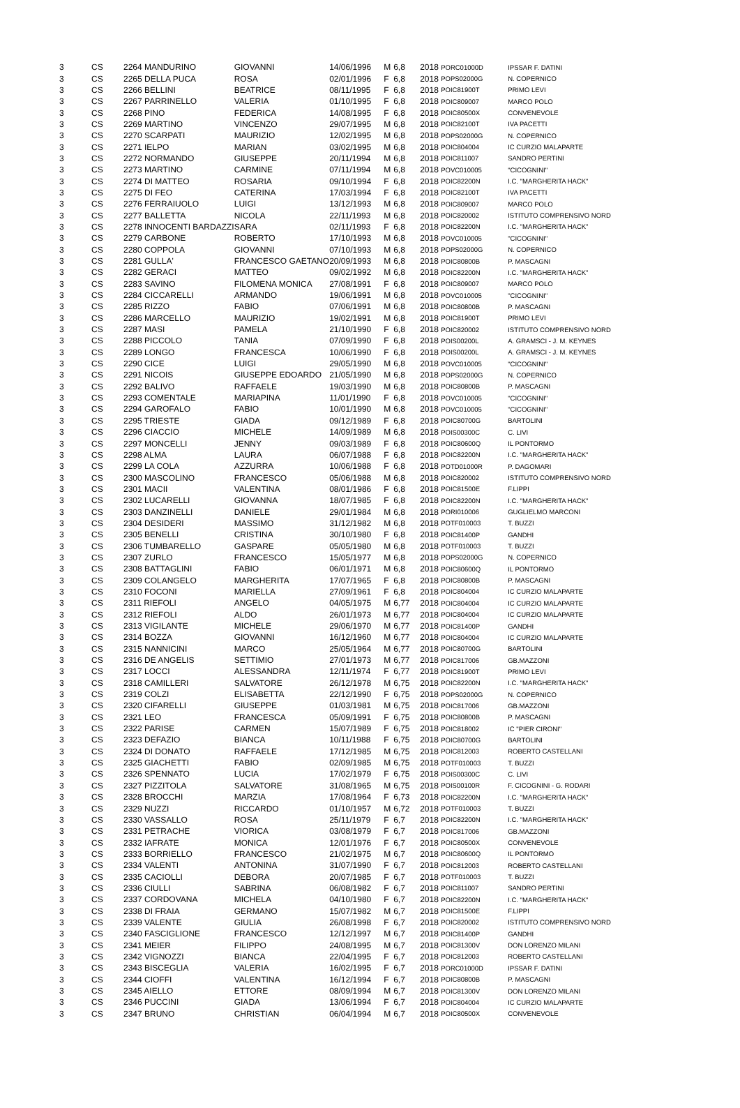| 3 | CS | 2264 MANDURINO | GIOVANNI | 14/06/1996 | M | 6,8 | 2018 | PORC01000D | IPSSAR F. DATINI |
| 3 | CS | 2265 DELLA PUCA | ROSA | 02/01/1996 | F | 6,8 | 2018 | POPS02000G | N. COPERNICO |
| 3 | CS | 2266 BELLINI | BEATRICE | 08/11/1995 | F | 6,8 | 2018 | POIC81900T | PRIMO LEVI |
| 3 | CS | 2267 PARRINELLO | VALERIA | 01/10/1995 | F | 6,8 | 2018 | POIC809007 | MARCO POLO |
| 3 | CS | 2268 PINO | FEDERICA | 14/08/1995 | F | 6,8 | 2018 | POIC80500X | CONVENEVOLE |
| 3 | CS | 2269 MARTINO | VINCENZO | 29/07/1995 | M | 6,8 | 2018 | POIC82100T | IVA PACETTI |
| 3 | CS | 2270 SCARPATI | MAURIZIO | 12/02/1995 | M | 6,8 | 2018 | POPS02000G | N. COPERNICO |
| 3 | CS | 2271 IELPO | MARIAN | 03/02/1995 | M | 6,8 | 2018 | POIC804004 | IC CURZIO MALAPARTE |
| 3 | CS | 2272 NORMANDO | GIUSEPPE | 20/11/1994 | M | 6,8 | 2018 | POIC811007 | SANDRO PERTINI |
| 3 | CS | 2273 MARTINO | CARMINE | 07/11/1994 | M | 6,8 | 2018 | POVC010005 | "CICOGNINI" |
| 3 | CS | 2274 DI MATTEO | ROSARIA | 09/10/1994 | F | 6,8 | 2018 | POIC82200N | I.C. "MARGHERITA HACK" |
| 3 | CS | 2275 DI FEO | CATERINA | 17/03/1994 | F | 6,8 | 2018 | POIC82100T | IVA PACETTI |
| 3 | CS | 2276 FERRAIUOLO | LUIGI | 13/12/1993 | M | 6,8 | 2018 | POIC809007 | MARCO POLO |
| 3 | CS | 2277 BALLETTA | NICOLA | 22/11/1993 | M | 6,8 | 2018 | POIC820002 | ISTITUTO COMPRENSIVO NORD |
| 3 | CS | 2278 INNOCENTI BARDAZZI | SARA | 02/11/1993 | F | 6,8 | 2018 | POIC82200N | I.C. "MARGHERITA HACK" |
| 3 | CS | 2279 CARBONE | ROBERTO | 17/10/1993 | M | 6,8 | 2018 | POVC010005 | "CICOGNINI" |
| 3 | CS | 2280 COPPOLA | GIOVANNI | 07/10/1993 | M | 6,8 | 2018 | POPS02000G | N. COPERNICO |
| 3 | CS | 2281 GULLA' | FRANCESCO GAETANO | 20/09/1993 | M | 6,8 | 2018 | POIC80800B | P. MASCAGNI |
| 3 | CS | 2282 GERACI | MATTEO | 09/02/1992 | M | 6,8 | 2018 | POIC82200N | I.C. "MARGHERITA HACK" |
| 3 | CS | 2283 SAVINO | FILOMENA MONICA | 27/08/1991 | F | 6,8 | 2018 | POIC809007 | MARCO POLO |
| 3 | CS | 2284 CICCARELLI | ARMANDO | 19/06/1991 | M | 6,8 | 2018 | POVC010005 | "CICOGNINI" |
| 3 | CS | 2285 RIZZO | FABIO | 07/06/1991 | M | 6,8 | 2018 | POIC80800B | P. MASCAGNI |
| 3 | CS | 2286 MARCELLO | MAURIZIO | 19/02/1991 | M | 6,8 | 2018 | POIC81900T | PRIMO LEVI |
| 3 | CS | 2287 MASI | PAMELA | 21/10/1990 | F | 6,8 | 2018 | POIC820002 | ISTITUTO COMPRENSIVO NORD |
| 3 | CS | 2288 PICCOLO | TANIA | 07/09/1990 | F | 6,8 | 2018 | POIS00200L | A. GRAMSCI - J. M. KEYNES |
| 3 | CS | 2289 LONGO | FRANCESCA | 10/06/1990 | F | 6,8 | 2018 | POIS00200L | A. GRAMSCI - J. M. KEYNES |
| 3 | CS | 2290 CICE | LUIGI | 29/05/1990 | M | 6,8 | 2018 | POVC010005 | "CICOGNINI" |
| 3 | CS | 2291 NICOIS | GIUSEPPE EDOARDO | 21/05/1990 | M | 6,8 | 2018 | POPS02000G | N. COPERNICO |
| 3 | CS | 2292 BALIVO | RAFFAELE | 19/03/1990 | M | 6,8 | 2018 | POIC80800B | P. MASCAGNI |
| 3 | CS | 2293 COMENTALE | MARIAPINA | 11/01/1990 | F | 6,8 | 2018 | POVC010005 | "CICOGNINI" |
| 3 | CS | 2294 GAROFALO | FABIO | 10/01/1990 | M | 6,8 | 2018 | POVC010005 | "CICOGNINI" |
| 3 | CS | 2295 TRIESTE | GIADA | 09/12/1989 | F | 6,8 | 2018 | POIC80700G | BARTOLINI |
| 3 | CS | 2296 CIACCIO | MICHELE | 14/09/1989 | M | 6,8 | 2018 | POIS00300C | C. LIVI |
| 3 | CS | 2297 MONCELLI | JENNY | 09/03/1989 | F | 6,8 | 2018 | POIC80600Q | IL PONTORMO |
| 3 | CS | 2298 ALMA | LAURA | 06/07/1988 | F | 6,8 | 2018 | POIC82200N | I.C. "MARGHERITA HACK" |
| 3 | CS | 2299 LA COLA | AZZURRA | 10/06/1988 | F | 6,8 | 2018 | POTD01000R | P. DAGOMARI |
| 3 | CS | 2300 MASCOLINO | FRANCESCO | 05/06/1988 | M | 6,8 | 2018 | POIC820002 | ISTITUTO COMPRENSIVO NORD |
| 3 | CS | 2301 MACII | VALENTINA | 08/01/1986 | F | 6,8 | 2018 | POIC81500E | F.LIPPI |
| 3 | CS | 2302 LUCARELLI | GIOVANNA | 18/07/1985 | F | 6,8 | 2018 | POIC82200N | I.C. "MARGHERITA HACK" |
| 3 | CS | 2303 DANZINELLI | DANIELE | 29/01/1984 | M | 6,8 | 2018 | PORI010006 | GUGLIELMO MARCONI |
| 3 | CS | 2304 DESIDERI | MASSIMO | 31/12/1982 | M | 6,8 | 2018 | POTF010003 | T. BUZZI |
| 3 | CS | 2305 BENELLI | CRISTINA | 30/10/1980 | F | 6,8 | 2018 | POIC81400P | GANDHI |
| 3 | CS | 2306 TUMBARELLO | GASPARE | 05/05/1980 | M | 6,8 | 2018 | POTF010003 | T. BUZZI |
| 3 | CS | 2307 ZURLO | FRANCESCO | 15/05/1977 | M | 6,8 | 2018 | POPS02000G | N. COPERNICO |
| 3 | CS | 2308 BATTAGLINI | FABIO | 06/01/1971 | M | 6,8 | 2018 | POIC80600Q | IL PONTORMO |
| 3 | CS | 2309 COLANGELO | MARGHERITA | 17/07/1965 | F | 6,8 | 2018 | POIC80800B | P. MASCAGNI |
| 3 | CS | 2310 FOCONI | MARIELLA | 27/09/1961 | F | 6,8 | 2018 | POIC804004 | IC CURZIO MALAPARTE |
| 3 | CS | 2311 RIEFOLI | ANGELO | 04/05/1975 | M | 6,77 | 2018 | POIC804004 | IC CURZIO MALAPARTE |
| 3 | CS | 2312 RIEFOLI | ALDO | 26/01/1973 | M | 6,77 | 2018 | POIC804004 | IC CURZIO MALAPARTE |
| 3 | CS | 2313 VIGILANTE | MICHELE | 29/06/1970 | M | 6,77 | 2018 | POIC81400P | GANDHI |
| 3 | CS | 2314 BOZZA | GIOVANNI | 16/12/1960 | M | 6,77 | 2018 | POIC804004 | IC CURZIO MALAPARTE |
| 3 | CS | 2315 NANNICINI | MARCO | 25/05/1964 | M | 6,77 | 2018 | POIC80700G | BARTOLINI |
| 3 | CS | 2316 DE ANGELIS | SETTIMIO | 27/01/1973 | M | 6,77 | 2018 | POIC817006 | GB.MAZZONI |
| 3 | CS | 2317 LOCCI | ALESSANDRA | 12/11/1974 | F | 6,77 | 2018 | POIC81900T | PRIMO LEVI |
| 3 | CS | 2318 CAMILLERI | SALVATORE | 26/12/1978 | M | 6,75 | 2018 | POIC82200N | I.C. "MARGHERITA HACK" |
| 3 | CS | 2319 COLZI | ELISABETTA | 22/12/1990 | F | 6,75 | 2018 | POPS02000G | N. COPERNICO |
| 3 | CS | 2320 CIFARELLI | GIUSEPPE | 01/03/1981 | M | 6,75 | 2018 | POIC817006 | GB.MAZZONI |
| 3 | CS | 2321 LEO | FRANCESCA | 05/09/1991 | F | 6,75 | 2018 | POIC80800B | P. MASCAGNI |
| 3 | CS | 2322 PARISE | CARMEN | 15/07/1989 | F | 6,75 | 2018 | POIC818002 | IC "PIER CIRONI" |
| 3 | CS | 2323 DEFAZIO | BIANCA | 10/11/1988 | F | 6,75 | 2018 | POIC80700G | BARTOLINI |
| 3 | CS | 2324 DI DONATO | RAFFAELE | 17/12/1985 | M | 6,75 | 2018 | POIC812003 | ROBERTO CASTELLANI |
| 3 | CS | 2325 GIACHETTI | FABIO | 02/09/1985 | M | 6,75 | 2018 | POTF010003 | T. BUZZI |
| 3 | CS | 2326 SPENNATO | LUCIA | 17/02/1979 | F | 6,75 | 2018 | POIS00300C | C. LIVI |
| 3 | CS | 2327 PIZZITOLA | SALVATORE | 31/08/1965 | M | 6,75 | 2018 | POIS00100R | F. CICOGNINI - G. RODARI |
| 3 | CS | 2328 BROCCHI | MARZIA | 17/08/1964 | F | 6,73 | 2018 | POIC82200N | I.C. "MARGHERITA HACK" |
| 3 | CS | 2329 NUZZI | RICCARDO | 01/10/1957 | M | 6,72 | 2018 | POTF010003 | T. BUZZI |
| 3 | CS | 2330 VASSALLO | ROSA | 25/11/1979 | F | 6,7 | 2018 | POIC82200N | I.C. "MARGHERITA HACK" |
| 3 | CS | 2331 PETRACHE | VIORICA | 03/08/1979 | F | 6,7 | 2018 | POIC817006 | GB.MAZZONI |
| 3 | CS | 2332 IAFRATE | MONICA | 12/01/1976 | F | 6,7 | 2018 | POIC80500X | CONVENEVOLE |
| 3 | CS | 2333 BORRIELLO | FRANCESCO | 21/02/1975 | M | 6,7 | 2018 | POIC80600Q | IL PONTORMO |
| 3 | CS | 2334 VALENTI | ANTONINA | 31/07/1990 | F | 6,7 | 2018 | POIC812003 | ROBERTO CASTELLANI |
| 3 | CS | 2335 CACIOLLI | DEBORA | 20/07/1985 | F | 6,7 | 2018 | POTF010003 | T. BUZZI |
| 3 | CS | 2336 CIULLI | SABRINA | 06/08/1982 | F | 6,7 | 2018 | POIC811007 | SANDRO PERTINI |
| 3 | CS | 2337 CORDOVANA | MICHELA | 04/10/1980 | F | 6,7 | 2018 | POIC82200N | I.C. "MARGHERITA HACK" |
| 3 | CS | 2338 DI FRAIA | GERMANO | 15/07/1982 | M | 6,7 | 2018 | POIC81500E | F.LIPPI |
| 3 | CS | 2339 VALENTE | GIULIA | 26/08/1998 | F | 6,7 | 2018 | POIC820002 | ISTITUTO COMPRENSIVO NORD |
| 3 | CS | 2340 FASCIGLIONE | FRANCESCO | 12/12/1997 | M | 6,7 | 2018 | POIC81400P | GANDHI |
| 3 | CS | 2341 MEIER | FILIPPO | 24/08/1995 | M | 6,7 | 2018 | POIC81300V | DON LORENZO MILANI |
| 3 | CS | 2342 VIGNOZZI | BIANCA | 22/04/1995 | F | 6,7 | 2018 | POIC812003 | ROBERTO CASTELLANI |
| 3 | CS | 2343 BISCEGLIA | VALERIA | 16/02/1995 | F | 6,7 | 2018 | PORC01000D | IPSSAR F. DATINI |
| 3 | CS | 2344 CIOFFI | VALENTINA | 16/12/1994 | F | 6,7 | 2018 | POIC80800B | P. MASCAGNI |
| 3 | CS | 2345 AIELLO | ETTORE | 08/09/1994 | M | 6,7 | 2018 | POIC81300V | DON LORENZO MILANI |
| 3 | CS | 2346 PUCCINI | GIADA | 13/06/1994 | F | 6,7 | 2018 | POIC804004 | IC CURZIO MALAPARTE |
| 3 | CS | 2347 BRUNO | CHRISTIAN | 06/04/1994 | M | 6,7 | 2018 | POIC80500X | CONVENEVOLE |